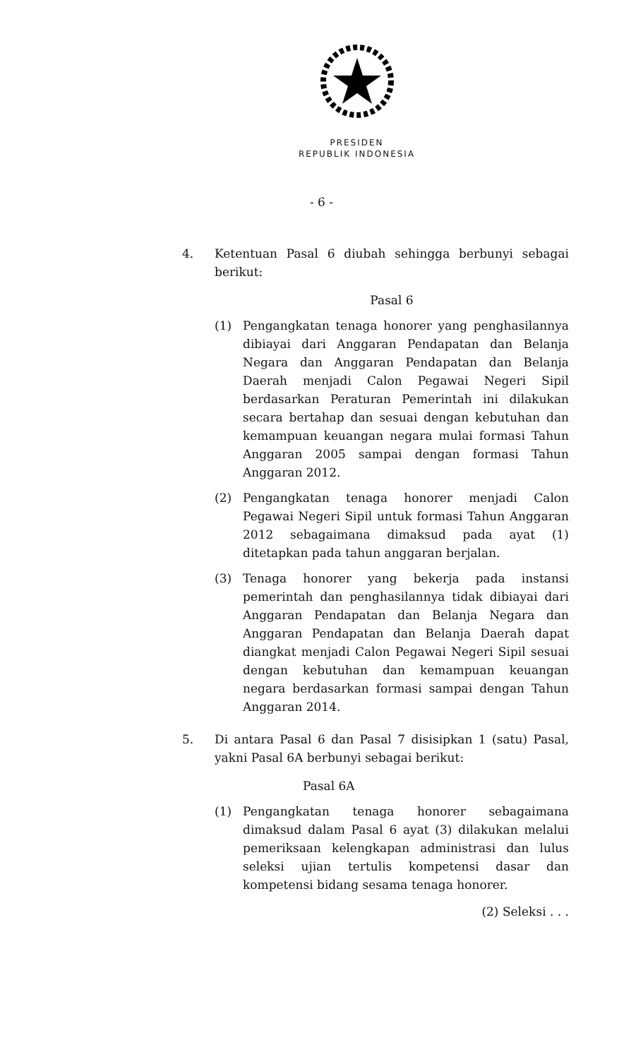PRESIDEN
REPUBLIK INDONESIA
- 6 -
4. Ketentuan Pasal 6 diubah sehingga berbunyi sebagai berikut:
Pasal 6
(1) Pengangkatan tenaga honorer yang penghasilannya dibiayai dari Anggaran Pendapatan dan Belanja Negara dan Anggaran Pendapatan dan Belanja Daerah menjadi Calon Pegawai Negeri Sipil berdasarkan Peraturan Pemerintah ini dilakukan secara bertahap dan sesuai dengan kebutuhan dan kemampuan keuangan negara mulai formasi Tahun Anggaran 2005 sampai dengan formasi Tahun Anggaran 2012.
(2) Pengangkatan tenaga honorer menjadi Calon Pegawai Negeri Sipil untuk formasi Tahun Anggaran 2012 sebagaimana dimaksud pada ayat (1) ditetapkan pada tahun anggaran berjalan.
(3) Tenaga honorer yang bekerja pada instansi pemerintah dan penghasilannya tidak dibiayai dari Anggaran Pendapatan dan Belanja Negara dan Anggaran Pendapatan dan Belanja Daerah dapat diangkat menjadi Calon Pegawai Negeri Sipil sesuai dengan kebutuhan dan kemampuan keuangan negara berdasarkan formasi sampai dengan Tahun Anggaran 2014.
5. Di antara Pasal 6 dan Pasal 7 disisipkan 1 (satu) Pasal, yakni Pasal 6A berbunyi sebagai berikut:
Pasal 6A
(1) Pengangkatan tenaga honorer sebagaimana dimaksud dalam Pasal 6 ayat (3) dilakukan melalui pemeriksaan kelengkapan administrasi dan lulus seleksi ujian tertulis kompetensi dasar dan kompetensi bidang sesama tenaga honorer.
(2) Seleksi . . .